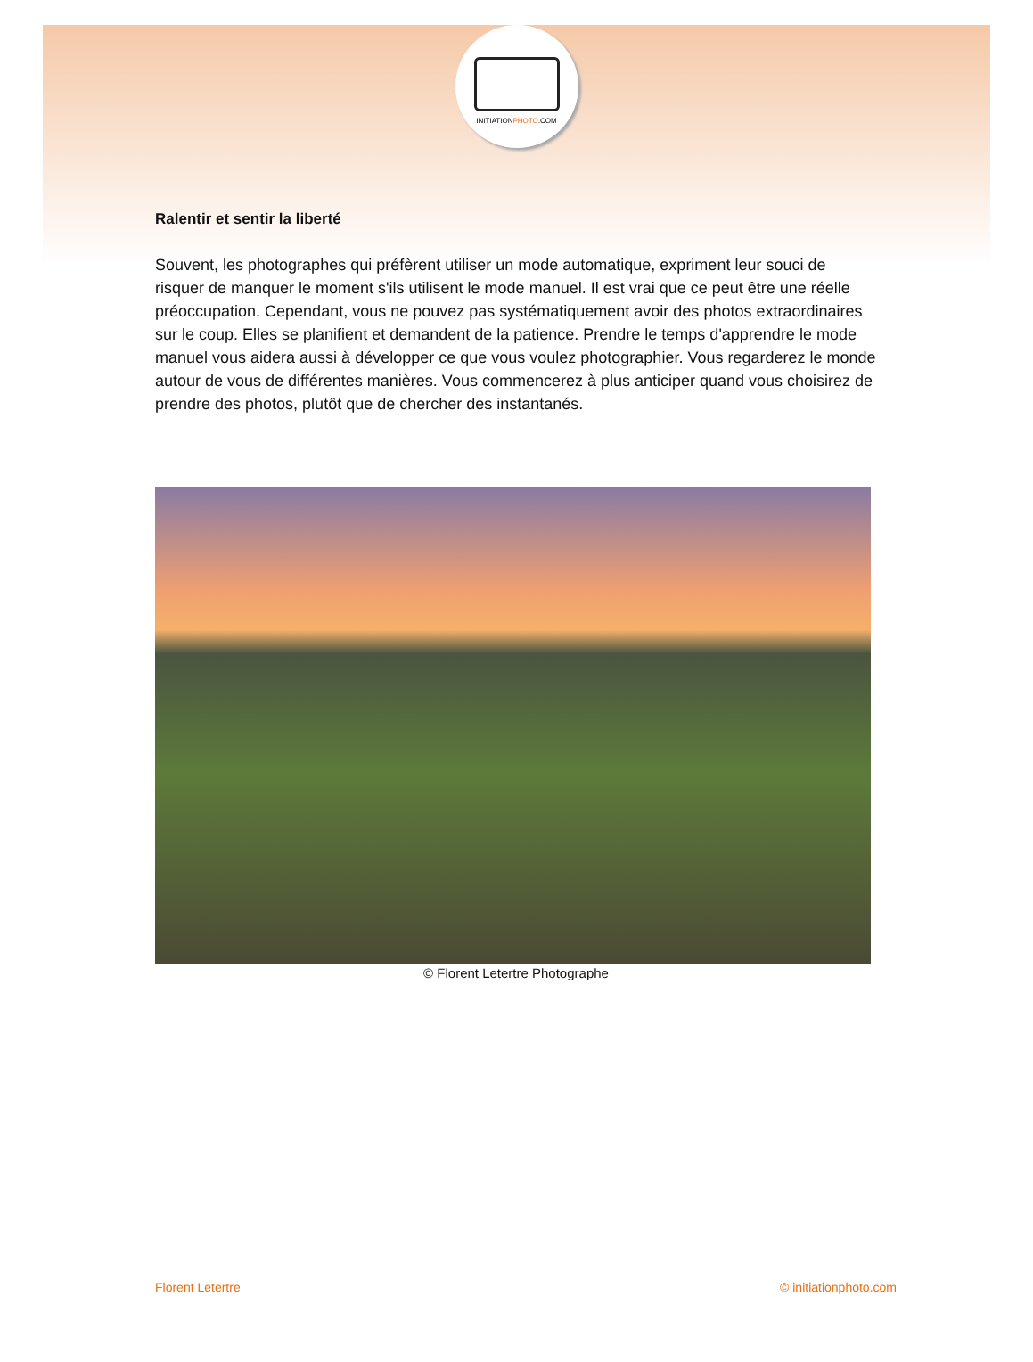INITIATIONPHOTO.COM
Ralentir et sentir la liberté
Souvent, les photographes qui préfèrent utiliser un mode automatique, expriment leur souci de risquer de manquer le moment s'ils utilisent le mode manuel. Il est vrai que ce peut être une réelle préoccupation. Cependant, vous ne pouvez pas systématiquement avoir des photos extraordinaires sur le coup. Elles se planifient et demandent de la patience. Prendre le temps d'apprendre le mode manuel vous aidera aussi à développer ce que vous voulez photographier. Vous regarderez le monde autour de vous de différentes manières. Vous commencerez à plus anticiper quand vous choisirez de prendre des photos, plutôt que de chercher des instantanés.
© Florent Letertre Photographe
Florent Letertre © initiationphoto.com